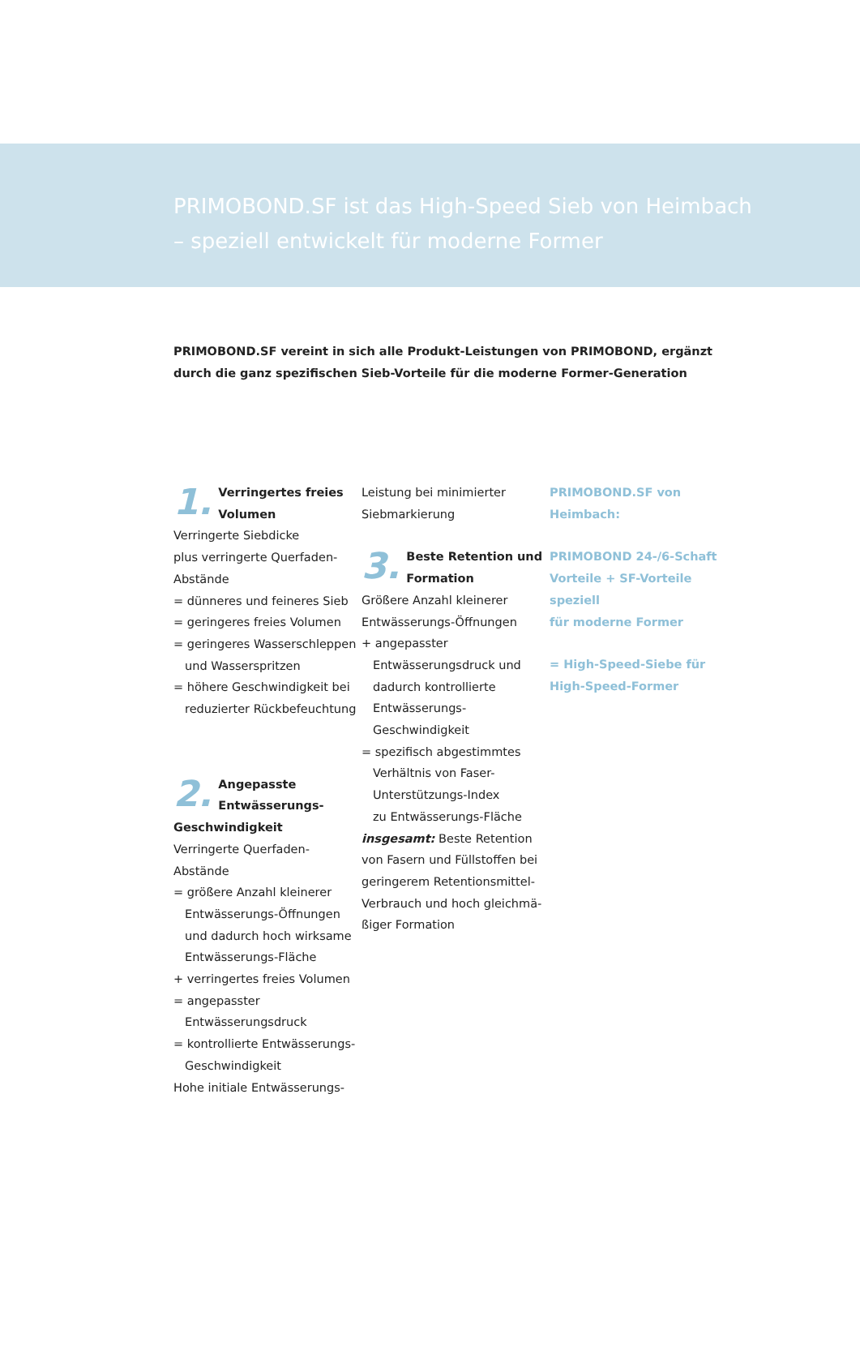PRIMOBOND.SF ist das High-Speed Sieb von Heimbach
– speziell entwickelt für moderne Former
PRIMOBOND.SF vereint in sich alle Produkt-Leistungen von PRIMOBOND, ergänzt durch die ganz spezifischen Sieb-Vorteile für die moderne Former-Generation
1. Verringertes freies
Volumen
Verringerte Siebdicke
plus verringerte Querfaden-
Abstände
= dünneres und feineres Sieb
= geringeres freies Volumen
= geringeres Wasserschleppen
und Wasserspritzen
= höhere Geschwindigkeit bei
reduzierter Rückbefeuchtung
2. Angepasste
Entwässerungs-
Geschwindigkeit
Verringerte Querfaden-
Abstände
= größere Anzahl kleinerer
Entwässerungs-Öffnungen
und dadurch hoch wirksame
Entwässerungs-Fläche
+ verringertes freies Volumen
= angepasster
Entwässerungsdruck
= kontrollierte Entwässerungs-
Geschwindigkeit
Hohe initiale Entwässerungs-
Leistung bei minimierter
Siebmarkierung
3. Beste Retention und
Formation
Größere Anzahl kleinerer
Entwässerungs-Öffnungen
+ angepasster
Entwässerungsdruck und
dadurch kontrollierte
Entwässerungs-
Geschwindigkeit
= spezifisch abgestimmtes
Verhältnis von Faser-
Unterstützungs-Index
zu Entwässerungs-Fläche
insgesamt: Beste Retention von Fasern und Füllstoffen bei geringerem Retentionsmittel-Verbrauch und hoch gleichmä-ßiger Formation
PRIMOBOND.SF von
Heimbach:
PRIMOBOND 24-/6-Schaft
Vorteile + SF-Vorteile speziell
für moderne Former
= High-Speed-Siebe für
High-Speed-Former